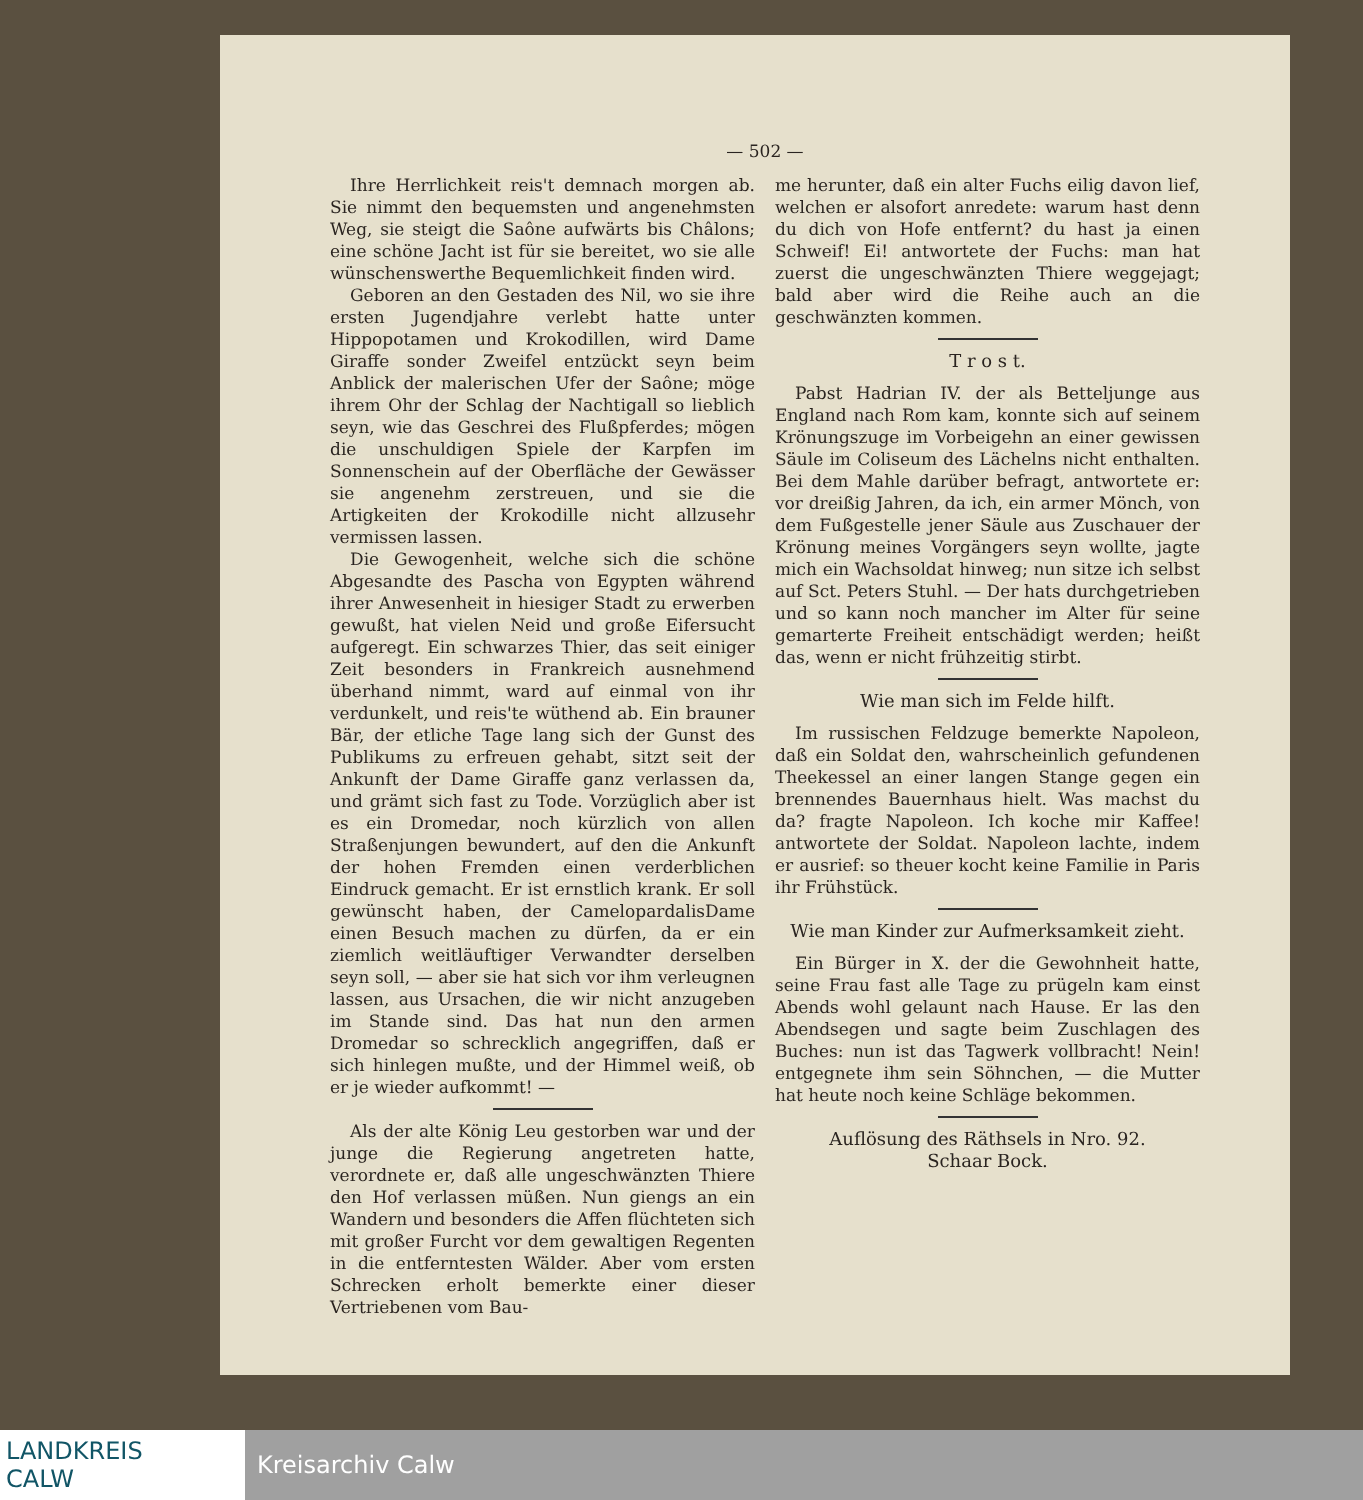— 502 —
Ihre Herrlichkeit reis't demnach morgen ab. Sie nimmt den bequemsten und angenehmsten Weg, sie steigt die Saône aufwärts bis Châlons; eine schöne Jacht ist für sie bereitet, wo sie alle wünschenswerthe Bequemlichkeit finden wird.
Geboren an den Gestaden des Nil, wo sie ihre ersten Jugendjahre verlebt hatte unter Hippopotamen und Krokodillen, wird Dame Giraffe sonder Zweifel entzückt seyn beim Anblick der malerischen Ufer der Saône; möge ihrem Ohr der Schlag der Nachtigall so lieblich seyn, wie das Geschrei des Flußpferdes; mögen die unschuldigen Spiele der Karpfen im Sonnenschein auf der Oberfläche der Gewässer sie angenehm zerstreuen, und sie die Artigkeiten der Krokodille nicht allzusehr vermissen lassen.
Die Gewogenheit, welche sich die schöne Abgesandte des Pascha von Egypten während ihrer Anwesenheit in hiesiger Stadt zu erwerben gewußt, hat vielen Neid und große Eifersucht aufgeregt. Ein schwarzes Thier, das seit einiger Zeit besonders in Frankreich ausnehmend überhand nimmt, ward auf einmal von ihr verdunkelt, und reis'te wüthend ab. Ein brauner Bär, der etliche Tage lang sich der Gunst des Publikums zu erfreuen gehabt, sitzt seit der Ankunft der Dame Giraffe ganz verlassen da, und grämt sich fast zu Tode. Vorzüglich aber ist es ein Dromedar, noch kürzlich von allen Straßenjungen bewundert, auf den die Ankunft der hohen Fremden einen verderblichen Eindruck gemacht. Er ist ernstlich krank. Er soll gewünscht haben, der CamelopardalisDame einen Besuch machen zu dürfen, da er ein ziemlich weitläuftiger Verwandter derselben seyn soll, — aber sie hat sich vor ihm verleugnen lassen, aus Ursachen, die wir nicht anzugeben im Stande sind. Das hat nun den armen Dromedar so schrecklich angegriffen, daß er sich hinlegen mußte, und der Himmel weiß, ob er je wieder aufkommt! —
Als der alte König Leu gestorben war und der junge die Regierung angetreten hatte, verordnete er, daß alle ungeschwänzten Thiere den Hof verlassen müßen. Nun giengs an ein Wandern und besonders die Affen flüchteten sich mit großer Furcht vor dem gewaltigen Regenten in die entferntesten Wälder. Aber vom ersten Schrecken erholt bemerkte einer dieser Vertriebenen vom Bau-
me herunter, daß ein alter Fuchs eilig davon lief, welchen er alsofort anredete: warum hast denn du dich von Hofe entfernt? du hast ja einen Schweif! Ei! antwortete der Fuchs: man hat zuerst die ungeschwänzten Thiere weggejagt; bald aber wird die Reihe auch an die geschwänzten kommen.
T r o s t.
Pabst Hadrian IV. der als Betteljunge aus England nach Rom kam, konnte sich auf seinem Krönungszuge im Vorbeigehn an einer gewissen Säule im Coliseum des Lächelns nicht enthalten. Bei dem Mahle darüber befragt, antwortete er: vor dreißig Jahren, da ich, ein armer Mönch, von dem Fußgestelle jener Säule aus Zuschauer der Krönung meines Vorgängers seyn wollte, jagte mich ein Wachsoldat hinweg; nun sitze ich selbst auf Sct. Peters Stuhl. — Der hats durchgetrieben und so kann noch mancher im Alter für seine gemarterte Freiheit entschädigt werden; heißt das, wenn er nicht frühzeitig stirbt.
Wie man sich im Felde hilft.
Im russischen Feldzuge bemerkte Napoleon, daß ein Soldat den, wahrscheinlich gefundenen Theekessel an einer langen Stange gegen ein brennendes Bauernhaus hielt. Was machst du da? fragte Napoleon. Ich koche mir Kaffee! antwortete der Soldat. Napoleon lachte, indem er ausrief: so theuer kocht keine Familie in Paris ihr Frühstück.
Wie man Kinder zur Aufmerksamkeit zieht.
Ein Bürger in X. der die Gewohnheit hatte, seine Frau fast alle Tage zu prügeln kam einst Abends wohl gelaunt nach Hause. Er las den Abendsegen und sagte beim Zuschlagen des Buches: nun ist das Tagwerk vollbracht! Nein! entgegnete ihm sein Söhnchen, — die Mutter hat heute noch keine Schläge bekommen.
Auflösung des Räthsels in Nro. 92.
Schaar Bock.
LANDKREIS
CALW
Kreisarchiv Calw